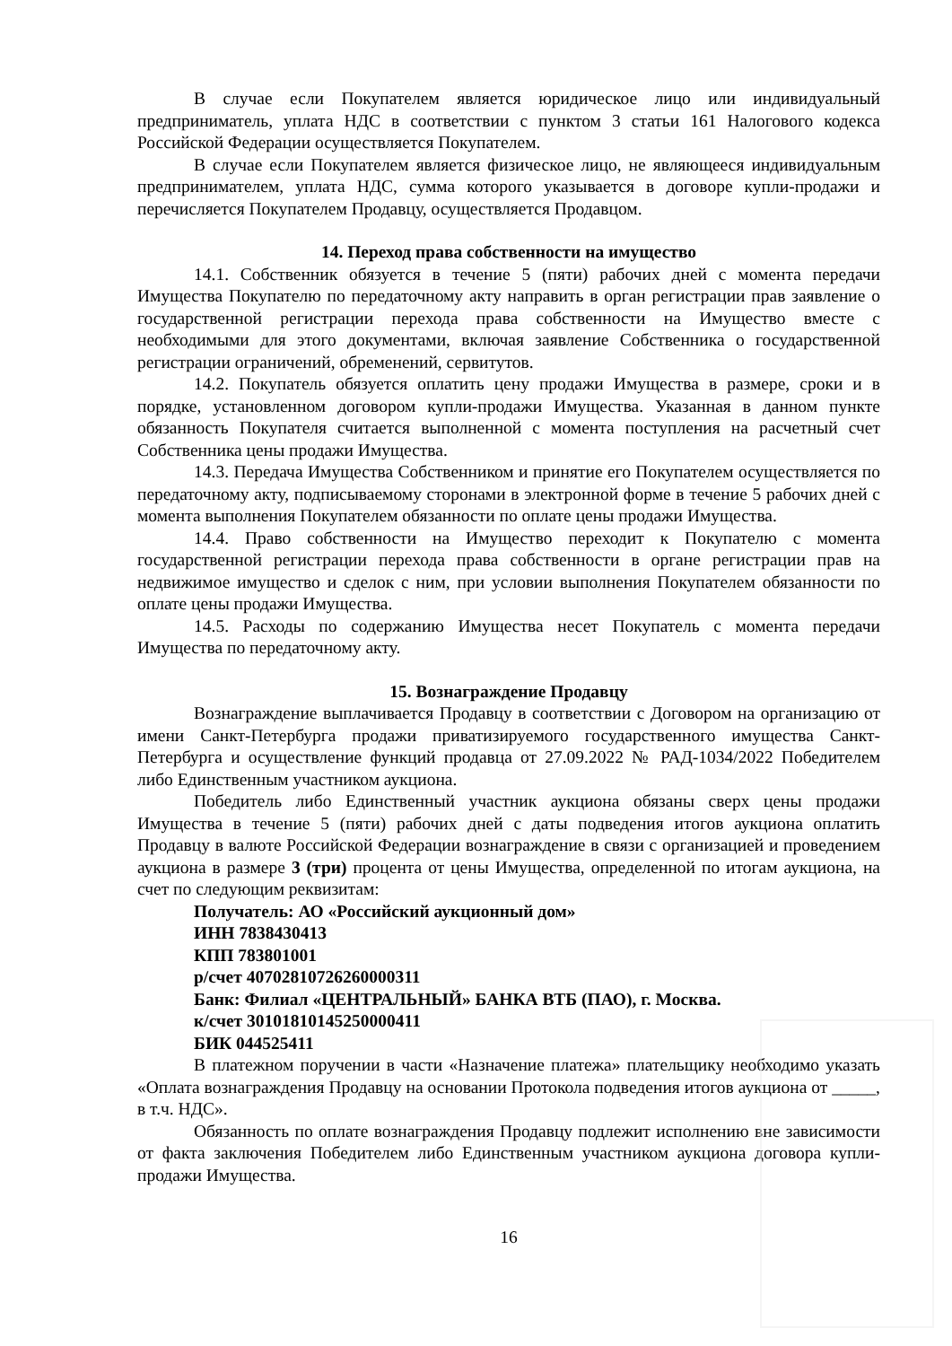В случае если Покупателем является юридическое лицо или индивидуальный предприниматель, уплата НДС в соответствии с пунктом 3 статьи 161 Налогового кодекса Российской Федерации осуществляется Покупателем.
В случае если Покупателем является физическое лицо, не являющееся индивидуальным предпринимателем, уплата НДС, сумма которого указывается в договоре купли-продажи и перечисляется Покупателем Продавцу, осуществляется Продавцом.
14. Переход права собственности на имущество
14.1. Собственник обязуется в течение 5 (пяти) рабочих дней с момента передачи Имущества Покупателю по передаточному акту направить в орган регистрации прав заявление о государственной регистрации перехода права собственности на Имущество вместе с необходимыми для этого документами, включая заявление Собственника о государственной регистрации ограничений, обременений, сервитутов.
14.2. Покупатель обязуется оплатить цену продажи Имущества в размере, сроки и в порядке, установленном договором купли-продажи Имущества. Указанная в данном пункте обязанность Покупателя считается выполненной с момента поступления на расчетный счет Собственника цены продажи Имущества.
14.3. Передача Имущества Собственником и принятие его Покупателем осуществляется по передаточному акту, подписываемому сторонами в электронной форме в течение 5 рабочих дней с момента выполнения Покупателем обязанности по оплате цены продажи Имущества.
14.4. Право собственности на Имущество переходит к Покупателю с момента государственной регистрации перехода права собственности в органе регистрации прав на недвижимое имущество и сделок с ним, при условии выполнения Покупателем обязанности по оплате цены продажи Имущества.
14.5. Расходы по содержанию Имущества несет Покупатель с момента передачи Имущества по передаточному акту.
15. Вознаграждение Продавцу
Вознаграждение выплачивается Продавцу в соответствии с Договором на организацию от имени Санкт-Петербурга продажи приватизируемого государственного имущества Санкт-Петербурга и осуществление функций продавца от 27.09.2022 № РАД-1034/2022 Победителем либо Единственным участником аукциона.
Победитель либо Единственный участник аукциона обязаны сверх цены продажи Имущества в течение 5 (пяти) рабочих дней с даты подведения итогов аукциона оплатить Продавцу в валюте Российской Федерации вознаграждение в связи с организацией и проведением аукциона в размере 3 (три) процента от цены Имущества, определенной по итогам аукциона, на счет по следующим реквизитам:
Получатель: АО «Российский аукционный дом»
ИНН 7838430413
КПП 783801001
р/счет 40702810726260000311
Банк: Филиал «ЦЕНТРАЛЬНЫЙ» БАНКА ВТБ (ПАО), г. Москва.
к/счет 30101810145250000411
БИК 044525411
В платежном поручении в части «Назначение платежа» плательщику необходимо указать «Оплата вознаграждения Продавцу на основании Протокола подведения итогов аукциона от _____, в т.ч. НДС».
Обязанность по оплате вознаграждения Продавцу подлежит исполнению вне зависимости от факта заключения Победителем либо Единственным участником аукциона договора купли-продажи Имущества.
16